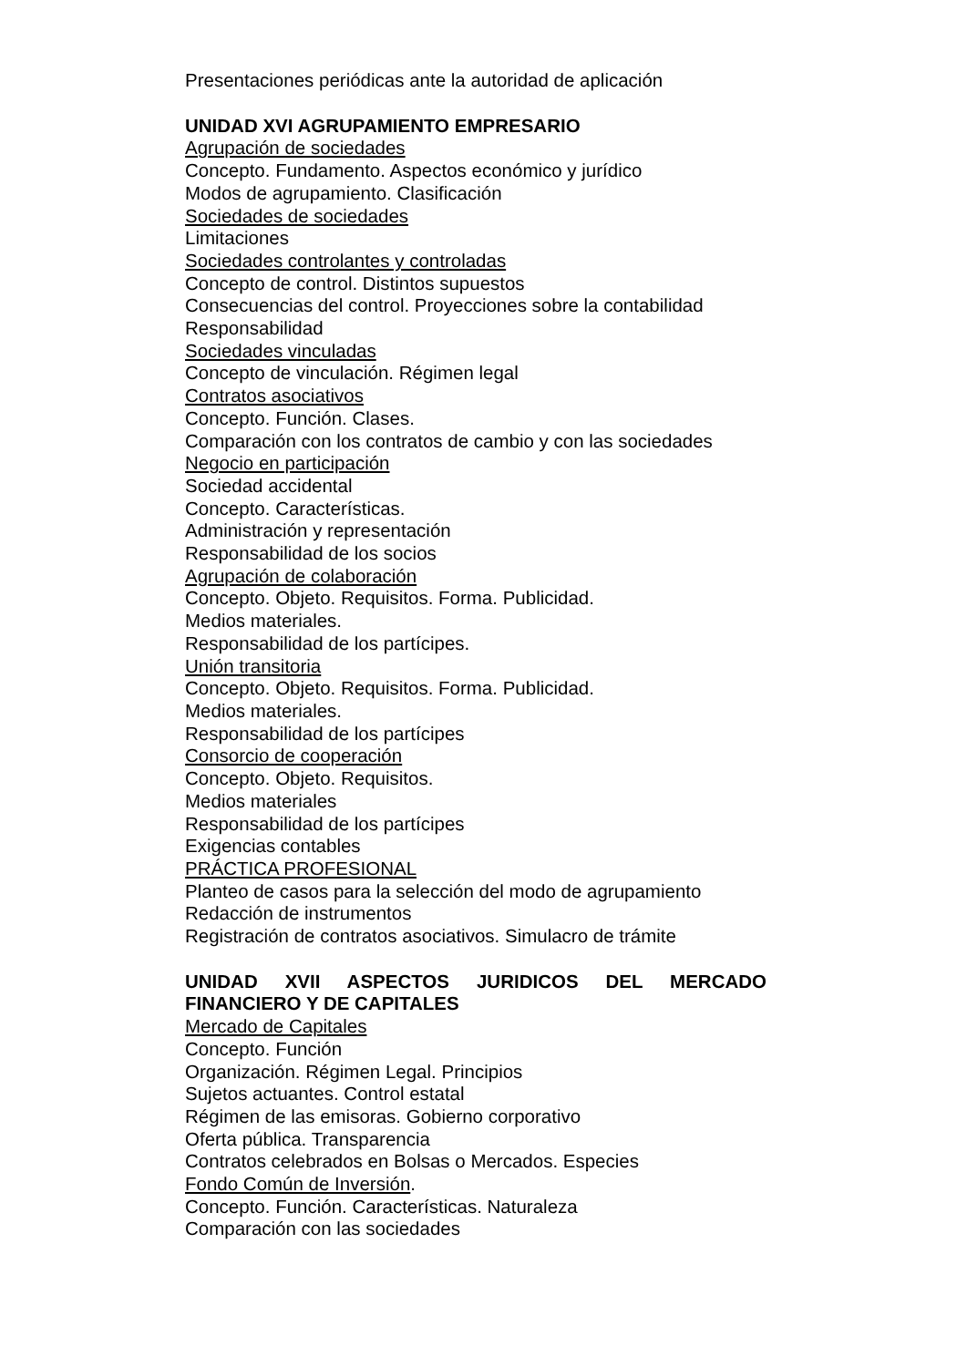Presentaciones periódicas ante la autoridad de aplicación
UNIDAD XVI AGRUPAMIENTO EMPRESARIO
Agrupación de sociedades
Concepto. Fundamento. Aspectos económico y jurídico
Modos de agrupamiento. Clasificación
Sociedades de sociedades
Limitaciones
Sociedades controlantes y controladas
Concepto de control. Distintos supuestos
Consecuencias del control. Proyecciones sobre la contabilidad
Responsabilidad
Sociedades vinculadas
Concepto de vinculación. Régimen legal
Contratos asociativos
Concepto. Función. Clases.
Comparación con los contratos de cambio y con las sociedades
Negocio en participación
Sociedad accidental
Concepto. Características.
Administración y representación
Responsabilidad de los socios
Agrupación de colaboración
Concepto. Objeto. Requisitos. Forma. Publicidad.
Medios materiales.
Responsabilidad de los partícipes.
Unión transitoria
Concepto. Objeto. Requisitos. Forma. Publicidad.
Medios materiales.
Responsabilidad de los partícipes
Consorcio de cooperación
Concepto. Objeto. Requisitos.
Medios materiales
Responsabilidad de los partícipes
Exigencias contables
PRÁCTICA PROFESIONAL
Planteo de casos para la selección del modo de agrupamiento
Redacción de instrumentos
Registración de contratos asociativos. Simulacro de trámite
UNIDAD XVII ASPECTOS JURIDICOS DEL MERCADO
FINANCIERO Y DE CAPITALES
Mercado de Capitales
Concepto. Función
Organización. Régimen Legal. Principios
Sujetos actuantes. Control estatal
Régimen de las emisoras. Gobierno corporativo
Oferta pública. Transparencia
Contratos celebrados en Bolsas o Mercados. Especies
Fondo Común de Inversión.
Concepto. Función. Características. Naturaleza
Comparación con las sociedades